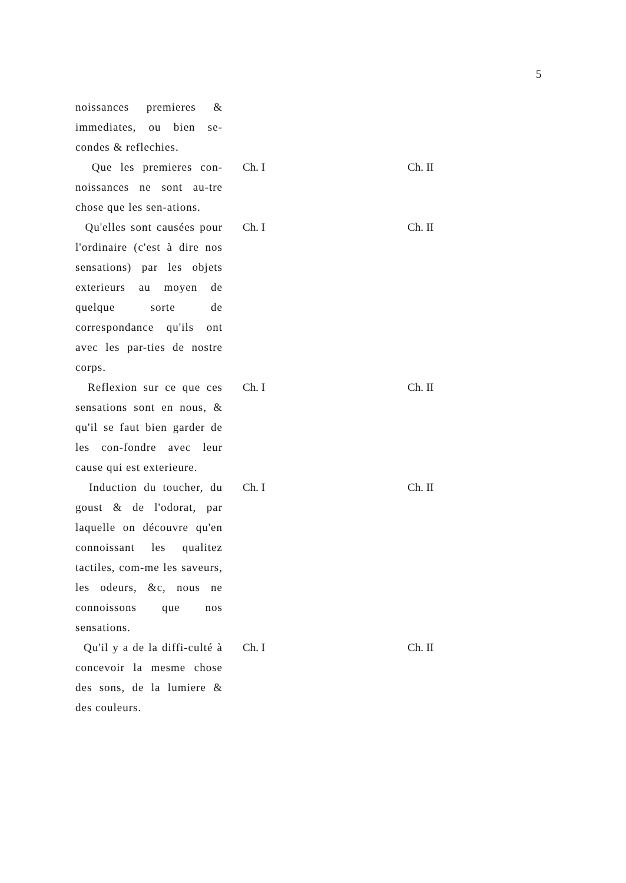5
| noissances premieres & immediates, ou bien se-condes & reflechies. | | |
| Que les premieres con-noissances ne sont au-tre chose que les sen-ations. | Ch. I | Ch. II |
| Qu'elles sont causées pour l'ordinaire (c'est à dire nos sensations) par les objets exterieurs au moyen de quelque sorte de correspondance qu'ils ont avec les par-ties de nostre corps. | Ch. I | Ch. II |
| Reflexion sur ce que ces sensations sont en nous, & qu'il se faut bien garder de les con-fondre avec leur cause qui est exterieure. | Ch. I | Ch. II |
| Induction du toucher, du goust & de l'odorat, par laquelle on découvre qu'en connoissant les qualitez tactiles, com-me les saveurs, les odeurs, &c, nous ne connoissons que nos sensations. | Ch. I | Ch. II |
| Qu'il y a de la diffi-culté à concevoir la mesme chose des sons, de la lumiere & des couleurs. | Ch. I | Ch. II |